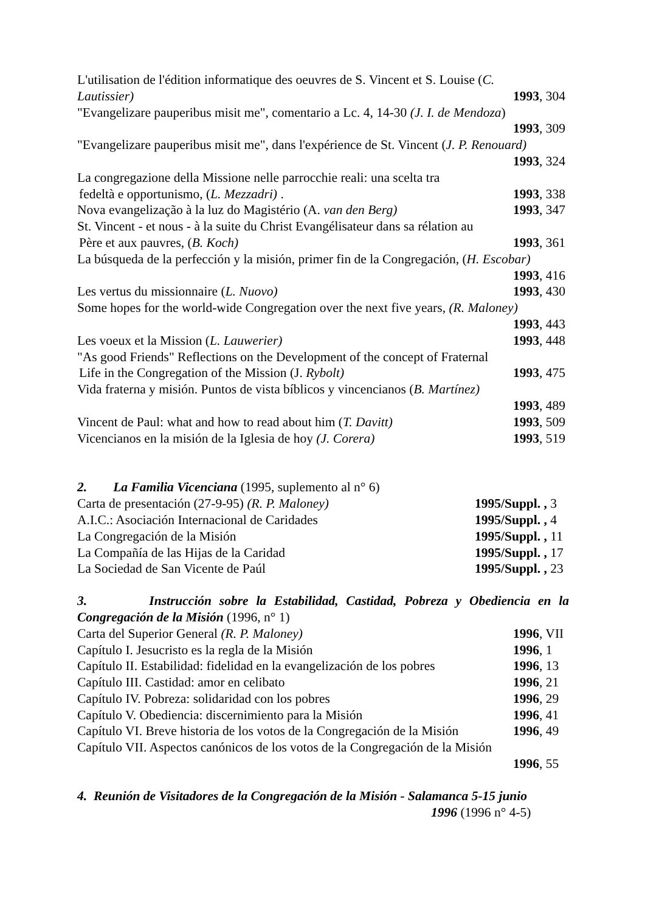L'utilisation de l'édition informatique des oeuvres de S. Vincent et S. Louise (C.
Lautissier) 1993, 304
"Evangelizare pauperibus misit me", comentario a Lc. 4, 14-30 (J. I. de Mendoza)
1993, 309
"Evangelizare pauperibus misit me", dans l'expérience de St. Vincent (J. P. Renouard)
1993, 324
La congregazione della Missione nelle parrocchie reali: una scelta tra
fedeltà e opportunismo, (L. Mezzadri) . 1993, 338
Nova evangelização à la luz do Magistério (A. van den Berg) 1993, 347
St. Vincent - et nous - à la suite du Christ Evangélisateur dans sa rélation au
Père et aux pauvres, (B. Koch) 1993, 361
La búsqueda de la perfección y la misión, primer fin de la Congregación, (H. Escobar)
1993, 416
Les vertus du missionnaire (L. Nuovo) 1993, 430
Some hopes for the world-wide Congregation over the next five years, (R. Maloney)
1993, 443
Les voeux et la Mission (L. Lauwerier) 1993, 448
"As good Friends" Reflections on the Development of the concept of Fraternal
Life in the Congregation of the Mission (J. Rybolt) 1993, 475
Vida fraterna y misión. Puntos de vista bíblicos y vincencianos (B. Martínez)
1993, 489
Vincent de Paul: what and how to read about him (T. Davitt) 1993, 509
Vicencianos en la misión de la Iglesia de hoy (J. Corera) 1993, 519
2. La Familia Vicenciana (1995, suplemento al n° 6)
Carta de presentación (27-9-95) (R. P. Maloney) 1995/Suppl. , 3
A.I.C.: Asociación Internacional de Caridades 1995/Suppl. , 4
La Congregación de la Misión 1995/Suppl. , 11
La Compañía de las Hijas de la Caridad 1995/Suppl. , 17
La Sociedad de San Vicente de Paúl 1995/Suppl. , 23
3. Instrucción sobre la Estabilidad, Castidad, Pobreza y Obediencia en la Congregación de la Misión (1996, n° 1)
Carta del Superior General (R. P. Maloney) 1996, VII
Capítulo I. Jesucristo es la regla de la Misión 1996, 1
Capítulo II. Estabilidad: fidelidad en la evangelización de los pobres 1996, 13
Capítulo III. Castidad: amor en celibato 1996, 21
Capítulo IV. Pobreza: solidaridad con los pobres 1996, 29
Capítulo V. Obediencia: discernimiento para la Misión 1996, 41
Capítulo VI. Breve historia de los votos de la Congregación de la Misión 1996, 49
Capítulo VII. Aspectos canónicos de los votos de la Congregación de la Misión
1996, 55
4. Reunión de Visitadores de la Congregación de la Misión - Salamanca 5-15 junio
1996 (1996 n° 4-5)